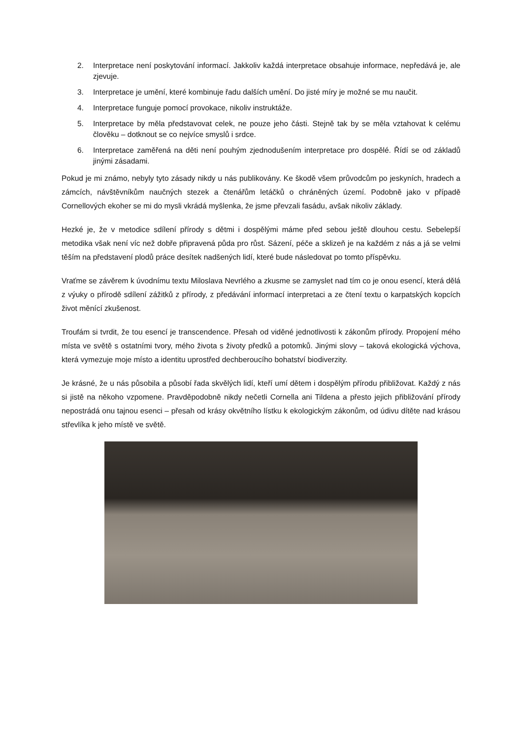2. Interpretace není poskytování informací. Jakkoliv každá interpretace obsahuje informace, nepředává je, ale zjevuje.
3. Interpretace je umění, které kombinuje řadu dalších umění. Do jisté míry je možné se mu naučit.
4. Interpretace funguje pomocí provokace, nikoliv instruktáže.
5. Interpretace by měla představovat celek, ne pouze jeho části. Stejně tak by se měla vztahovat k celému člověku – dotknout se co nejvíce smyslů i srdce.
6. Interpretace zaměřená na děti není pouhým zjednodušením interpretace pro dospělé. Řídí se od základů jinými zásadami.
Pokud je mi známo, nebyly tyto zásady nikdy u nás publikovány. Ke škodě všem průvodcům po jeskyních, hradech a zámcích, návštěvníkům naučných stezek a čtenářům letáčků o chráněných území. Podobně jako v případě Cornellových ekoher se mi do mysli vkrádá myšlenka, že jsme převzali fasádu, avšak nikoliv základy.
Hezké je, že v metodice sdílení přírody s dětmi i dospělými máme před sebou ještě dlouhou cestu. Sebelepší metodika však není víc než dobře připravená půda pro růst. Sázení, péče a sklizeň je na každém z nás a já se velmi těším na představení plodů práce desítek nadšených lidí, které bude následovat po tomto příspěvku.
Vraťme se závěrem k úvodnímu textu Miloslava Nevrlého a zkusme se zamyslet nad tím co je onou esencí, která dělá z výuky o přírodě sdílení zážitků z přírody, z předávání informací interpretaci a ze čtení textu o karpatských kopcích život měnící zkušenost.
Troufám si tvrdit, že tou esencí je transcendence. Přesah od viděné jednotlivosti k zákonům přírody. Propojení mého místa ve světě s ostatními tvory, mého života s životy předků a potomků. Jinými slovy – taková ekologická výchova, která vymezuje moje místo a identitu uprostřed dechberoucího bohatství biodiverzity.
Je krásné, že u nás působila a působí řada skvělých lidí, kteří umí dětem i dospělým přírodu přibližovat. Každý z nás si jistě na někoho vzpomene. Pravděpodobně nikdy nečetli Cornella ani Tildena a přesto jejich přibližování přírody nepostrádá onu tajnou esenci – přesah od krásy okvětního lístku k ekologickým zákonům, od údivu dítěte nad krásou střevlíka k jeho místě ve světě.